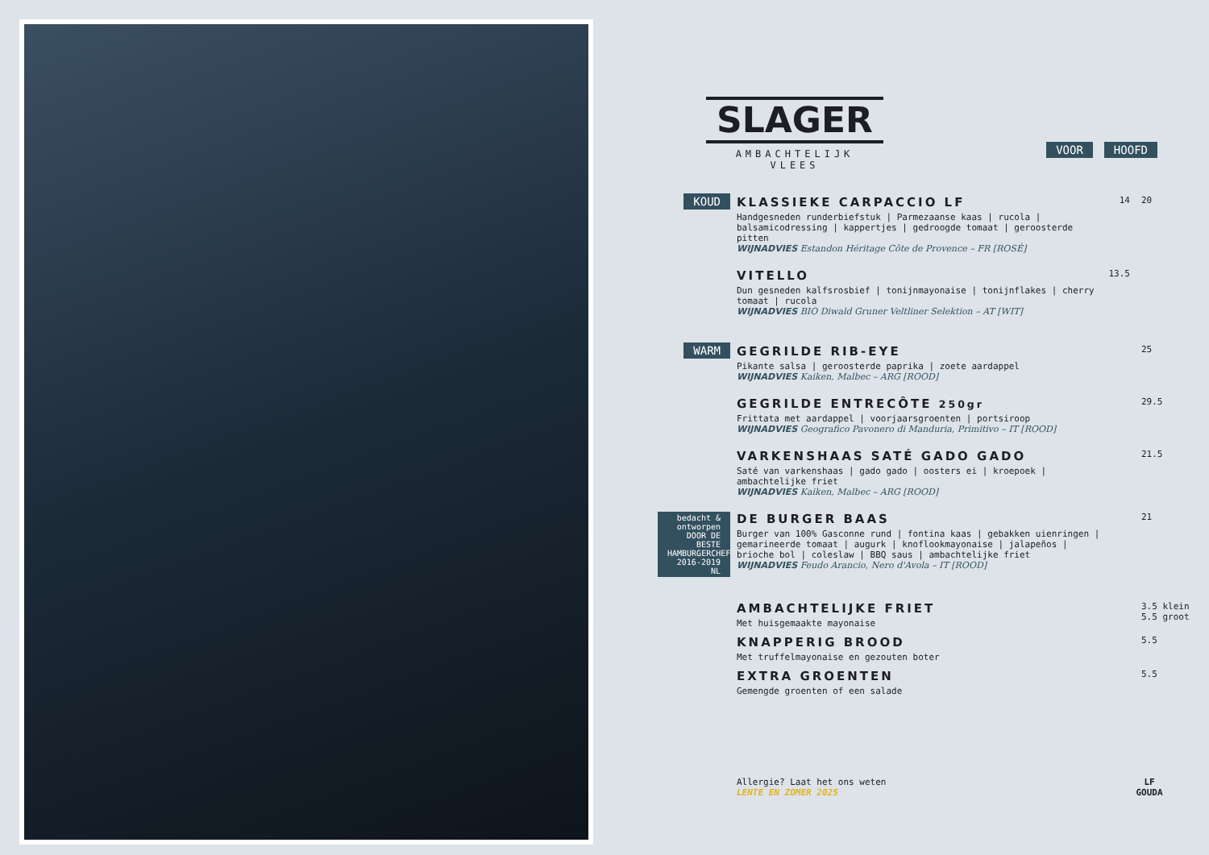SLAGER
AMBACHTELIJK VLEES
VOOR HOOFD
KOUD KLASSIEKE CARPACCIO LF
Handgesneden runderbiefstuk | Parmezaanse kaas | rucola | balsamicodressing | kappertjes | gedroogde tomaat | geroosterde pitten
WIJNADVIES Estandon Héritage Côte de Provence – FR [ROSÉ]
14 20
VITELLO
Dun gesneden kalfsrosbief | tonijnmayonaise | tonijnflakes | cherry tomaat | rucola
WIJNADVIES BIO Diwald Gruner Veltliner Selektion – AT [WIT]
13.5
WARM GEGRILDE RIB-EYE
Pikante salsa | geroosterde paprika | zoete aardappel
WIJNADVIES Kaiken, Malbec – ARG [ROOD]
25
GEGRILDE ENTRECÔTE 250gr
Frittata met aardappel | voorjaarsgroenten | portsiroop
WIJNADVIES Geografico Pavonero di Manduria, Primitivo – IT [ROOD]
29.5
VARKENSHAAS SATÉ GADO GADO
Saté van varkenshaas | gado gado | oosters ei | kroepoek | ambachtelijke friet
WIJNADVIES Kaiken, Malbec – ARG [ROOD]
21.5
bedacht & ontworpen DOOR DE BESTE HAMBURGERCHEF 2016-2019 NL
DE BURGER BAAS
Burger van 100% Gasconne rund | fontina kaas | gebakken uienringen | gemarineerde tomaat | augurk | knoflookmayonaise | jalapeños | brioche bol | coleslaw | BBQ saus | ambachtelijke friet
WIJNADVIES Feudo Arancio, Nero d'Avola – IT [ROOD]
21
AMBACHTELIJKE FRIET
Met huisgemaakte mayonaise
3.5 klein
5.5 groot
KNAPPERIG BROOD
Met truffelmayonaise en gezouten boter
5.5
EXTRA GROENTEN
Gemengde groenten of een salade
5.5
Allergie? Laat het ons weten
LENTE EN ZOMER 2025
LF
GOUDA